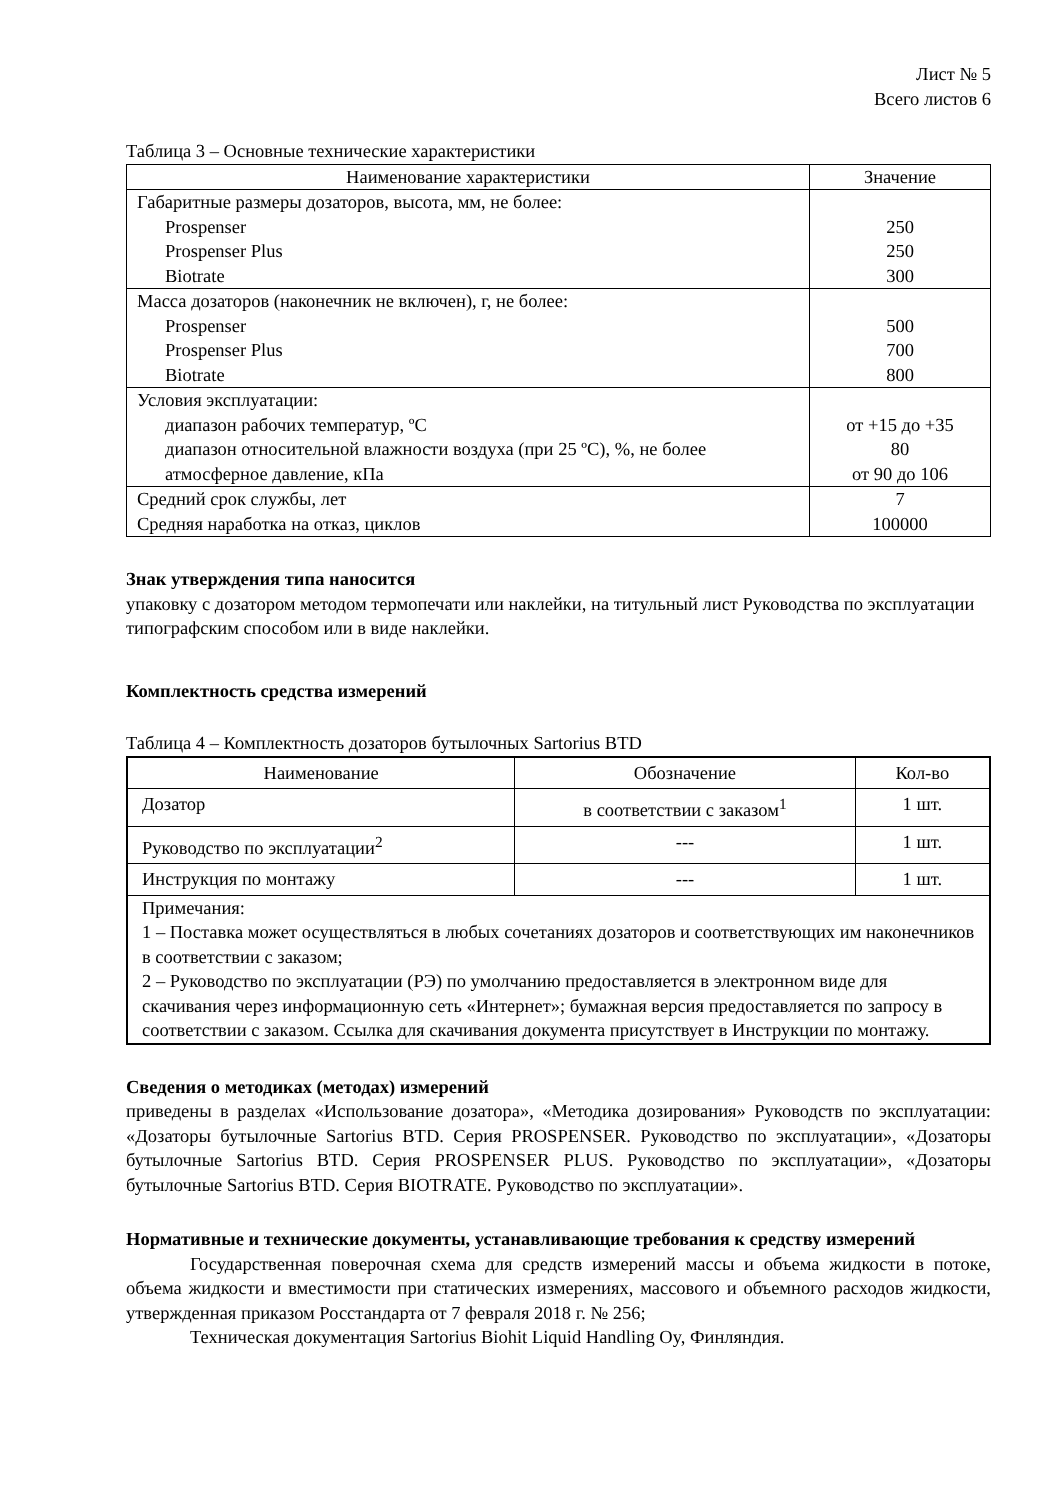Лист № 5
Всего листов 6
Таблица 3 – Основные технические характеристики
| Наименование характеристики | Значение |
| --- | --- |
| Габаритные размеры дозаторов, высота, мм, не более: Prospenser Prospenser Plus Biotrate | 250 250 300 |
| Масса дозаторов (наконечник не включен), г, не более: Prospenser Prospenser Plus Biotrate | 500 700 800 |
| Условия эксплуатации: диапазон рабочих температур, ºС диапазон относительной влажности воздуха (при 25 ºС), %, не более атмосферное давление, кПа | от +15 до +35 80 от 90 до 106 |
| Средний срок службы, лет Средняя наработка на отказ, циклов | 7 100000 |
Знак утверждения типа наносится
упаковку с дозатором методом термопечати или наклейки, на титульный лист Руководства по эксплуатации типографским способом или в виде наклейки.
Комплектность средства измерений
Таблица 4 – Комплектность дозаторов бутылочных Sartorius BTD
| Наименование | Обозначение | Кол-во |
| --- | --- | --- |
| Дозатор | в соответствии с заказом<sup>1</sup> | 1 шт. |
| Руководство по эксплуатации<sup>2</sup> | --- | 1 шт. |
| Инструкция по монтажу | --- | 1 шт. |
| Примечания: 1 – Поставка может осуществляться в любых сочетаниях дозаторов и соответствующих им наконечников в соответствии с заказом; 2 – Руководство по эксплуатации (РЭ) по умолчанию предоставляется в электронном виде для скачивания через информационную сеть «Интернет»; бумажная версия предоставляется по запросу в соответствии с заказом. Ссылка для скачивания документа присутствует в Инструкции по монтажу. | | |
Сведения о методиках (методах) измерений
приведены в разделах «Использование дозатора», «Методика дозирования» Руководств по эксплуатации: «Дозаторы бутылочные Sartorius BTD. Серия PROSPENSER. Руководство по эксплуатации», «Дозаторы бутылочные Sartorius BTD. Серия PROSPENSER PLUS. Руководство по эксплуатации», «Дозаторы бутылочные Sartorius BTD. Серия BIOTRATE. Руководство по эксплуатации».
Нормативные и технические документы, устанавливающие требования к средству измерений
Государственная поверочная схема для средств измерений массы и объема жидкости в потоке, объема жидкости и вместимости при статических измерениях, массового и объемного расходов жидкости, утвержденная приказом Росстандарта от 7 февраля 2018 г. № 256;
Техническая документация Sartorius Biohit Liquid Handling Oy, Финляндия.